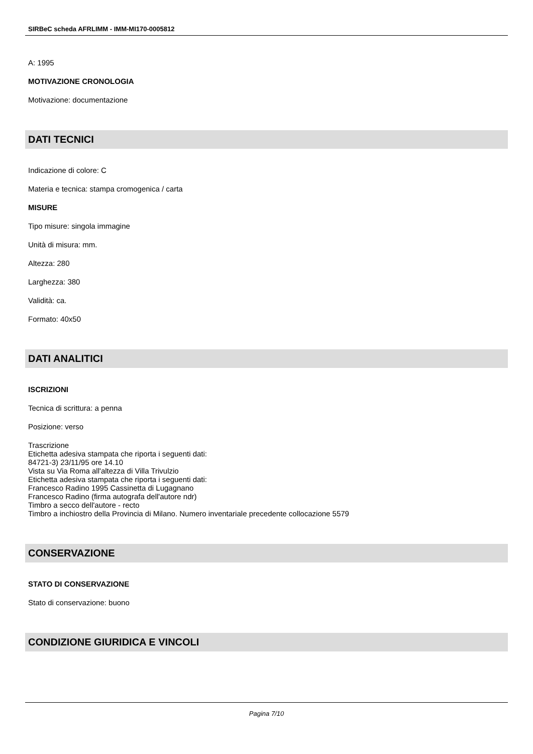SIRBeC scheda AFRLIMM - IMM-MI170-0005812
A: 1995
MOTIVAZIONE CRONOLOGIA
Motivazione: documentazione
DATI TECNICI
Indicazione di colore: C
Materia e tecnica: stampa cromogenica / carta
MISURE
Tipo misure: singola immagine
Unità di misura: mm.
Altezza: 280
Larghezza: 380
Validità: ca.
Formato: 40x50
DATI ANALITICI
ISCRIZIONI
Tecnica di scrittura: a penna
Posizione: verso
Trascrizione
Etichetta adesiva stampata che riporta i seguenti dati:
84721-3) 23/11/95 ore 14.10
Vista su Via Roma all'altezza di Villa Trivulzio
Etichetta adesiva stampata che riporta i seguenti dati:
Francesco Radino 1995 Cassinetta di Lugagnano
Francesco Radino (firma autografa dell'autore ndr)
Timbro a secco dell'autore - recto
Timbro a inchiostro della Provincia di Milano. Numero inventariale precedente collocazione 5579
CONSERVAZIONE
STATO DI CONSERVAZIONE
Stato di conservazione: buono
CONDIZIONE GIURIDICA E VINCOLI
Pagina 7/10